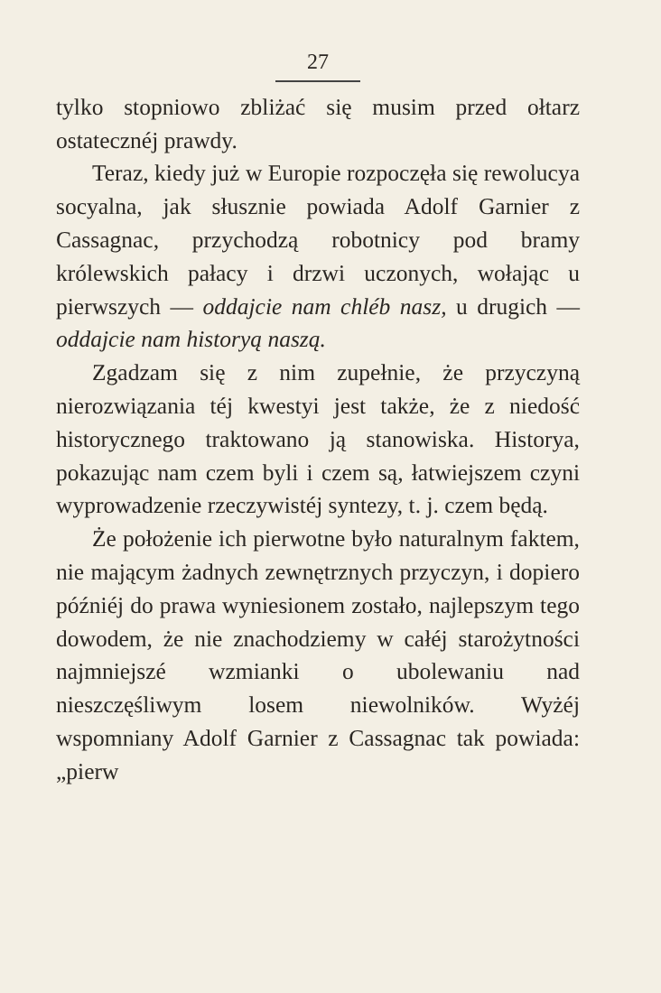27
tylko stopniowo zbliżać się musim przed ołtarz ostatecznéj prawdy.
Teraz, kiedy już w Europie rozpoczęła się rewolucya socyalna, jak słusznie powiada Adolf Garnier z Cassagnac, przychodzą robotnicy pod bramy królewskich pałacy i drzwi uczonych, wołając u pierwszych — oddajcie nam chléb nasz, u drugich — oddajcie nam historyą naszą.
Zgadzam się z nim zupełnie, że przyczyną nierozwiązania téj kwestyi jest także, że z niedość historycznego traktowano ją stanowiska. Historya, pokazując nam czem byli i czem są, łatwiejszem czyni wyprowadzenie rzeczywistéj syntezy, t. j. czem będą.
Że położenie ich pierwotne było naturalnym faktem, nie mającym żadnych zewnętrznych przyczyn, i dopiero późniéj do prawa wyniesionem zostało, najlepszym tego dowodem, że nie znachodziemy w całéj starożytności najmniejszé wzmianki o ubolewaniu nad nieszczęśliwym losem niewolników. Wyżéj wspomniany Adolf Garnier z Cassagnac tak powiada: „pierw